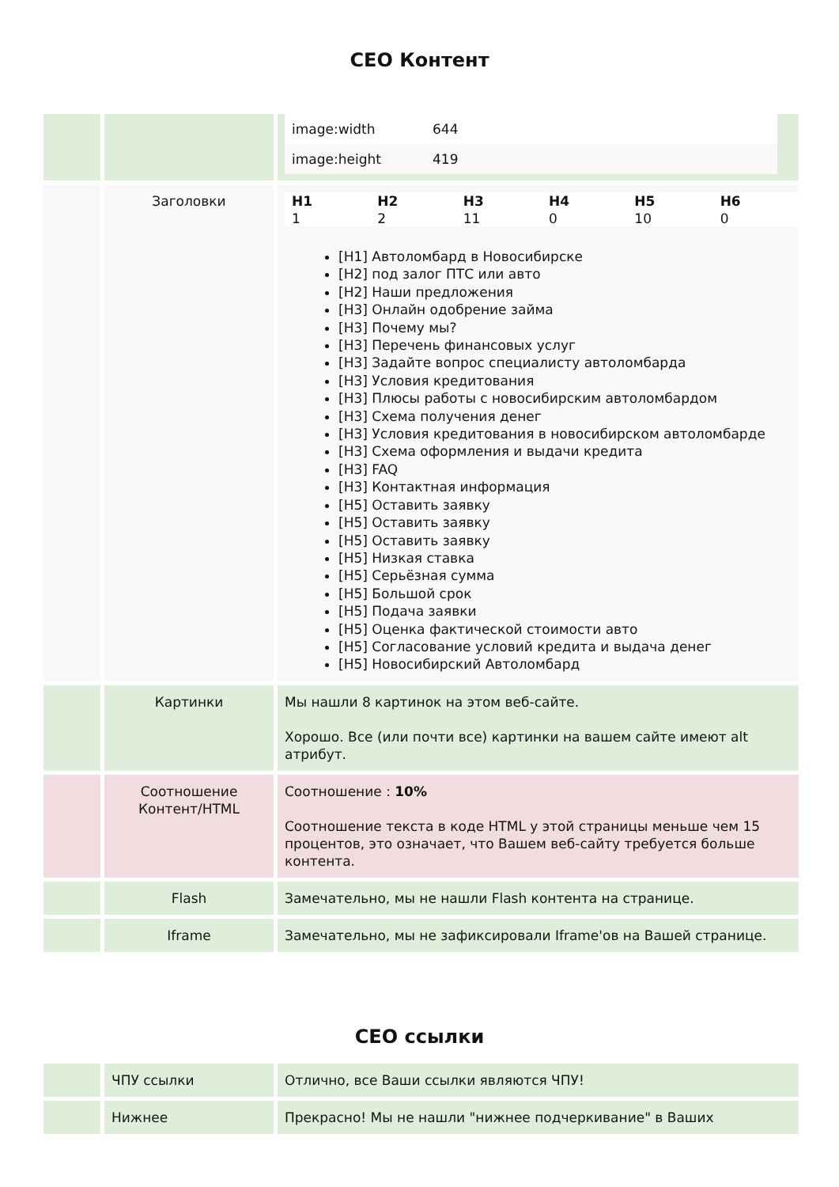СЕО Контент
| | | / image:width / 644 / / image:height / 419 / |
| | Заголовки | / H1 1 / H2 2 / H3 11 / H4 0 / H5 10 / H6 0 / [H1] Автоломбард в Новосибирске [H2] под залог ПТС или авто [H2] Наши предложения [H3] Онлайн одобрение займа [H3] Почему мы? [H3] Перечень финансовых услуг [H3] Задайте вопрос специалисту автоломбарда [H3] Условия кредитования [H3] Плюсы работы с новосибирским автоломбардом [H3] Схема получения денег [H3] Условия кредитования в новосибирском автоломбарде [H3] Схема оформления и выдачи кредита [H3] FAQ [H3] Контактная информация [H5] Оставить заявку [H5] Оставить заявку [H5] Оставить заявку [H5] Низкая ставка [H5] Серьёзная сумма [H5] Большой срок [H5] Подача заявки [H5] Оценка фактической стоимости авто [H5] Согласование условий кредита и выдача денег [H5] Новосибирский Автоломбард |
| | Картинки | Мы нашли 8 картинок на этом веб-сайте. Хорошо. Все (или почти все) картинки на вашем сайте имеют alt атрибут. |
| | Соотношение Контент/HTML | Соотношение : 10% Соотношение текста в коде HTML у этой страницы меньше чем 15 процентов, это означает, что Вашем веб-сайту требуется больше контента. |
| | Flash | Замечательно, мы не нашли Flash контента на странице. |
| | Iframe | Замечательно, мы не зафиксировали Iframe'ов на Вашей странице. |
СЕО ссылки
| | ЧПУ ссылки | Отлично, все Ваши ссылки являются ЧПУ! |
| | Нижнее | Прекрасно! Мы не нашли "нижнее подчеркивание" в Ваших |